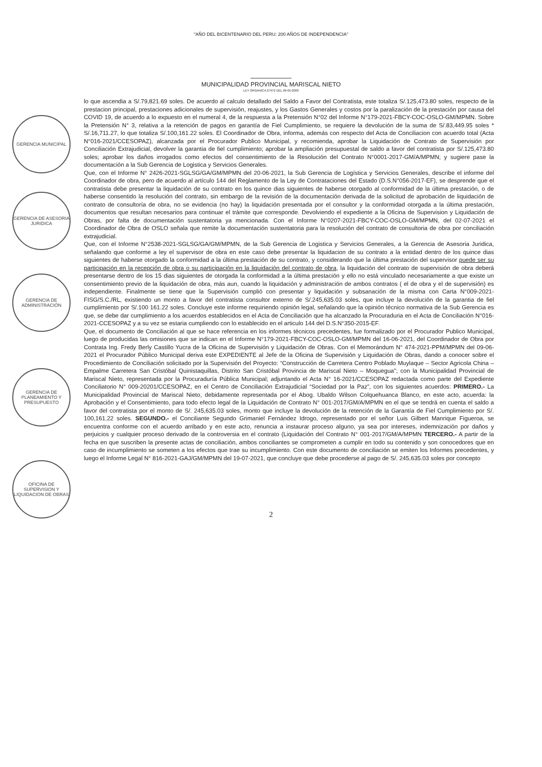GERENCIA MUNICIPAL
GERENCIA DE ASESORIA JURIDICA
GERENCIA DE ADMINISTRACIÓN
GERENCIA DE PLANEAMIENTO Y PRESUPUESTO
OFICINA DE SUPERVISION Y LIQUIDACION DE OBRAS
"AÑO DEL BICENTENARIO DEL PERU: 200 AÑOS DE INDEPENDENCIA"
MUNICIPALIDAD PROVINCIAL MARISCAL NIETO
LEY ORGANICA 27972 DEL 26-05-2003
lo que ascendia a S/.79,821.69 soles. De acuerdo al calculo detallado del Saldo a Favor del Contratista, este totaliza S/.125,473.80 soles, respecto de la prestacion principal, prestaciones adicionales de supervisión, reajustes, y los Gastos Generales y costos por la paralización de la prestación por causa del COVID 19, de acuerdo a lo expuesto en el numeral 4, de la respuesta a la Pretensión N°02 del Informe N°179-2021-FBCY-COC-OSLO-GM/MPMN. Sobre la Pretensión N° 3, relativa a la retención de pagos en garantía de Fiel Cumplimiento, se requiere la devolución de la suma de S/.83,449.95 soles * S/.16,711.27, lo que totaliza S/.100,161.22 soles. El Coordinador de Obra, informa, además con respecto del Acta de Conciliacion con acuerdo total (Acta N°016-2021/CCESOPAZ), alcanzada por el Procurador Publico Municipal, y recomienda, aprobar la Liquidación de Contrato de Supervisión por Conciliación Extrajudicial, devolver la garantia de fiel cumplimiento; aprobar la ampliación presupuestal de saldo a favor del contratista por S/.125,473.80 soles; aprobar los daños irrogados como efectos del consentimiento de la Resolución del Contrato N°0001-2017-GM/A/MPMN; y sugiere pase la documentación a la Sub Gerencia de Logistica y Servicios Generales.
Que, con el Informe N° 2426-2021-SGLSG/GA/GM/MPMN del 20-06-2021, la Sub Gerencia de Logística y Servicios Generales, describe el informe del Coordinador de obra, pero de acuerdo al artículo 144 del Reglamento de la Ley de Contrataciones del Estado (D.S.N°056-2017-EF), se desprende que el contratista debe presentar la liquidación de su contrato en los quince dias siguientes de haberse otorgado al conformidad de la última prestación, o de haberse consentido la resolución del contrato, sin embargo de la revisión de la documentación derivada de la solicitud de aprobación de liquidación de contrato de consultoría de obra, no se evidencia (no hay) la liquidación presentada por el consultor y la conformidad otorgada a la última prestación, documentos que resultan necesarios para continuar el trámite que corresponde. Devolviendo el expediente a la Oficina de Supervision y Liquidación de Obras, por falta de documentación sustentatoria ya mencionada. Con el Informe N°0207-2021-FBCY-COC-OSLO-GM/MPMN, del 02-07-2021 el Coordinador de Obra de OSLO señala que remite la documentación sustentatoria para la resolución del contrato de consultoria de obra por conciliación extrajudicial.
Que, con el Informe N°2538-2021-SGLSG/GA/GM/MPMN, de la Sub Gerencia de Logistica y Servicios Generales, a la Gerencia de Asesoria Juridica, señalando que conforme a ley el supervisor de obra en este caso debe presentar la liquidacion de su contrato a la entidad dentro de los quince dias siguientes de haberse otorgado la conformidad a la última prestación de su contrato, y considerando que la última prestación del supervisor puede ser su participación en la recepción de obra o su participación en la liquidación del contrato de obra, la liquidación del contrato de supervisión de obra deberá presentarse dentro de los 15 dias siguientes de otorgada la conformidad a la última prestación y ello no está vinculado necesariamente a que existe un consentimiento previo de la liquidación de obra, más aun, cuando la liquidación y administración de ambos contratos ( el de obra y el de supervisión) es independiente. Finalmente se tiene que la Supervisión cumplió con presentar y liquidación y subsanación de la misma con Carta N°009-2021-FISG/S.C./RL, existiendo un monto a favor del contratista consultor externo de S/.245,635.03 soles, que incluye la devolución de la garantia de fiel cumplimiento por S/.100 161.22 soles. Concluye este informe requiriendo opinión legal, señalando que la opinión técnico normativa de la Sub Gerencia es que, se debe dar cumplimiento a los acuerdos establecidos en el Acta de Conciliación que ha alcanzado la Procuraduria en el Acta de Conciliación N°016-2021-CCESOPAZ y a su vez se estaria cumpliendo con lo establecido en el articulo 144 del D.S.N°350-2015-EF.
Que, el documento de Conciliación al que se hace referencia en los informes técnicos precedentes, fue formalizado por el Procurador Publico Municipal, luego de producidas las omisiones que se indican en el Informe N°179-2021-FBCY-COC-OSLO-GM/MPMN del 16-06-2021, del Coordinador de Obra por Contrata Ing. Fredy Berly Castillo Yucra de la Oficina de Supervisión y Liquidación de Obras. Con el Memorándum N° 474-2021-PPM/MPMN del 09-06-2021 el Procurador Público Municipal deriva este EXPEDIENTE al Jefe de la Oficina de Supervisión y Liquidación de Obras, dando a conocer sobre el Procedimiento de Conciliación solicitado por la Supervisión del Proyecto: “Construcción de Carretera Centro Poblado Muylaque – Sector Agricola China – Empalme Carretera San Cristóbal Quinistaquillas, Distrito San Cristóbal Provincia de Mariscal Nieto – Moquegua”; con la Municipalidad Provincial de Mariscal Nieto, representada por la Procuraduría Pública Municipal; adjuntando el Acta N° 16-2021/CCESOPAZ redactada como parte del Expediente Conciliatorio N° 009-20201/CCESOPAZ, en el Centro de Conciliación Extrajudicial “Sociedad por la Paz”, con los siguientes acuerdos: PRIMERO.- La Municipalidad Provincial de Mariscal Nieto, debidamente representada por el Abog. Ubaldo Wilson Colquehuanca Blanco, en este acto, acuerda: la Aprobación y el Consentimiento, para todo efecto legal de la Liquidación de Contrato N° 001-2017/GM/A/MPMN en el que se tendrá en cuenta el saldo a favor del contratista por el monto de S/. 245,635.03 soles, monto que incluye la devolución de la retención de la Garantía de Fiel Cumplimiento por S/. 100,161.22 soles. SEGUNDO.- el Conciliante Segundo Grimaniel Fernández Idrogo, representado por el señor Luis Gilbert Manrique Figueroa, se encuentra conforme con el acuerdo arribado y en este acto, renuncia a instaurar proceso alguno, ya sea por intereses, indemnización por daños y perjuicios y cualquier proceso derivado de la controversia en el contrato (Liquidación del Contrato N° 001-2017/GM/A/MPMN TERCERO.- A partir de la fecha en que suscriben la presente actas de conciliación, ambos conciliantes se comprometen a cumplir en todo su contenido y son conocedores que en caso de incumplimiento se someten a los efectos que trae su incumplimiento. Con este documento de conciliación se emiten los Informes precedentes, y luego el Informe Legal N° 816-2021-GAJ/GM/MPMN del 19-07-2021, que concluye que debe procederse al pago de S/. 245,635.03 soles por concepto
2